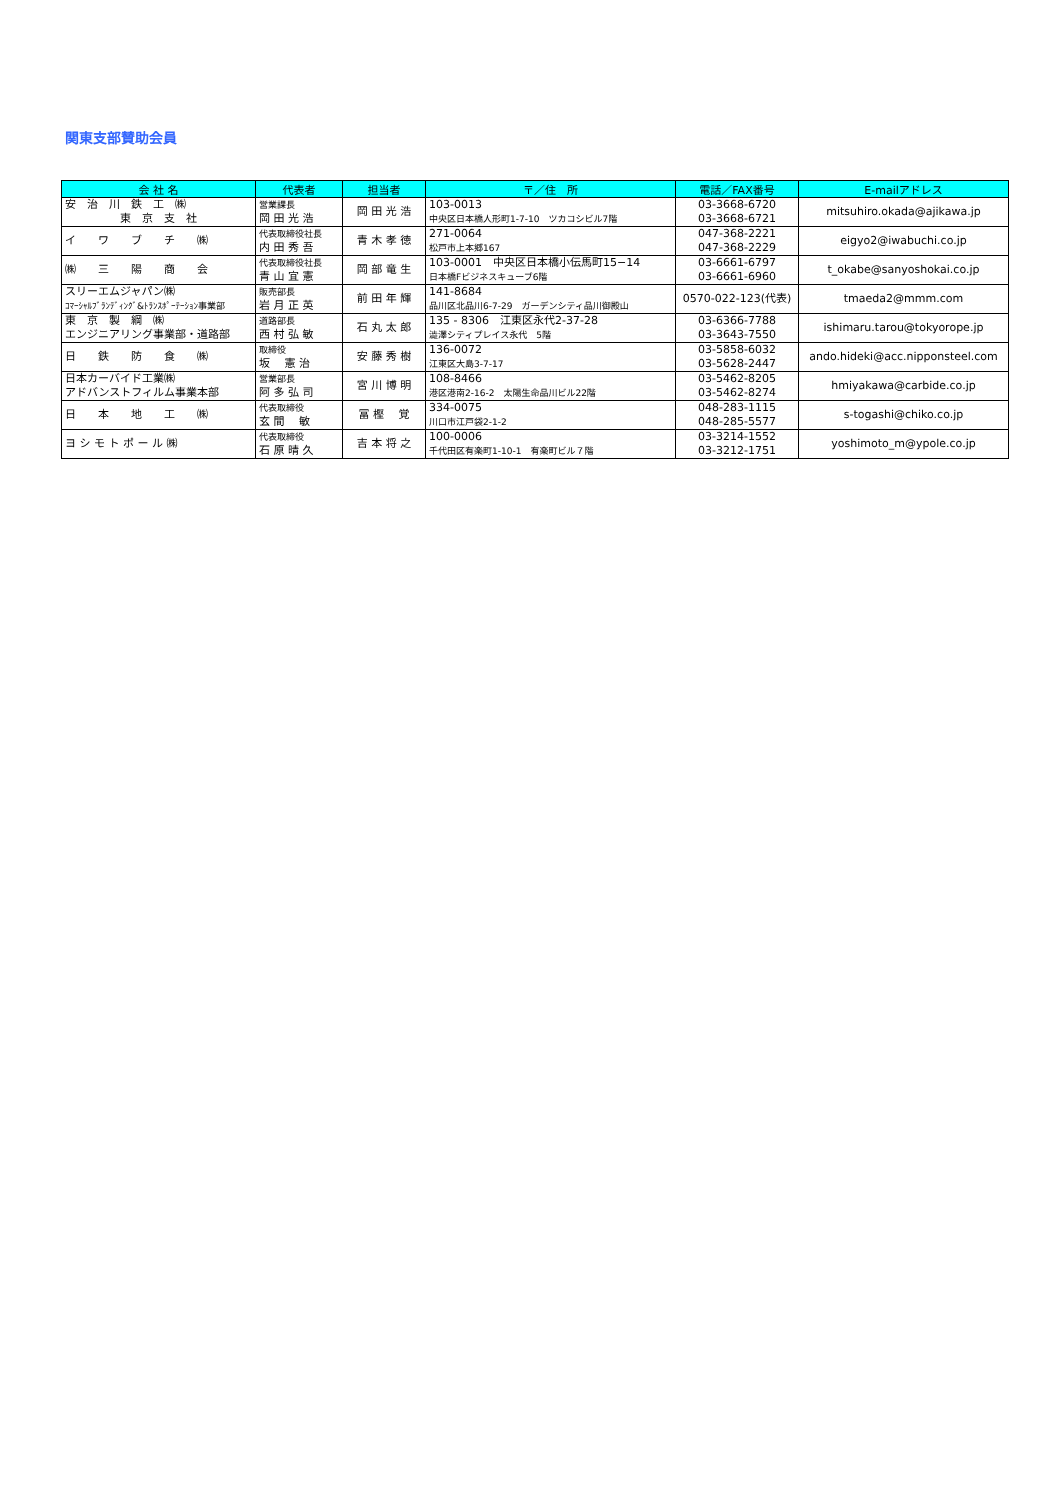関東支部賛助会員
| 会 社 名 | 代表者 | 担当者 | 〒／住 所 | 電話／FAX番号 | E-mailアドレス |
| --- | --- | --- | --- | --- | --- |
| 安 治 川 鉄 工 ㈱ 東 京 支 社 | 営業課長 岡 田 光 浩 | 岡 田 光 浩 | 103-0013 中央区日本橋人形町1-7-10 ツカコシビル7階 | 03-3668-6720 03-3668-6721 | mitsuhiro.okada@ajikawa.jp |
| イ ワ ブ チ ㈱ | 代表取締役社長 内 田 秀 吾 | 青 木 孝 徳 | 271-0064 松戸市上本郷167 | 047-368-2221 047-368-2229 | eigyo2@iwabuchi.co.jp |
| ㈱ 三 陽 商 会 | 代表取締役社長 青 山 宜 憲 | 岡 部 竜 生 | 103-0001 中央区日本橋小伝馬町15−14 日本橋Fビジネスキューブ6階 | 03-6661-6797 03-6661-6960 | t_okabe@sanyoshokai.co.jp |
| スリーエムジャパン㈱ ｺﾏｰｼｬﾙﾌﾞﾗﾝﾃﾞｨﾝｸﾞ&ﾄﾗﾝｽﾎﾟｰﾃｰｼｮﾝ事業部 | 販売部長 岩 月 正 英 | 前 田 年 輝 | 141-8684 品川区北品川6-7-29 ガーデンシティ品川御殿山 | 0570-022-123(代表) | tmaeda2@mmm.com |
| 東 京 製 綱 ㈱ エンジニアリング事業部・道路部 | 道路部長 西 村 弘 敏 | 石 丸 太 郎 | 135 - 8306 江東区永代2-37-28 澁澤シティプレイス永代 5階 | 03-6366-7788 03-3643-7550 | ishimaru.tarou@tokyorope.jp |
| 日 鉄 防 食 ㈱ | 取締役 坂 憲 治 | 安 藤 秀 樹 | 136-0072 江東区大島3-7-17 | 03-5858-6032 03-5628-2447 | ando.hideki@acc.nipponsteel.com |
| 日本カーバイド工業㈱ アドバンストフィルム事業本部 | 営業部長 阿 多 弘 司 | 宮 川 博 明 | 108-8466 港区港南2-16-2 太陽生命品川ビル22階 | 03-5462-8205 03-5462-8274 | hmiyakawa@carbide.co.jp |
| 日 本 地 工 ㈱ | 代表取締役 玄 間 敏 | 冨 樫 覚 | 334-0075 川口市江戸袋2-1-2 | 048-283-1115 048-285-5577 | s-togashi@chiko.co.jp |
| ヨ シ モ ト ポ ー ル ㈱ | 代表取締役 石 原 晴 久 | 吉 本 将 之 | 100-0006 千代田区有楽町1-10-1 有楽町ビル７階 | 03-3214-1552 03-3212-1751 | yoshimoto_m@ypole.co.jp |